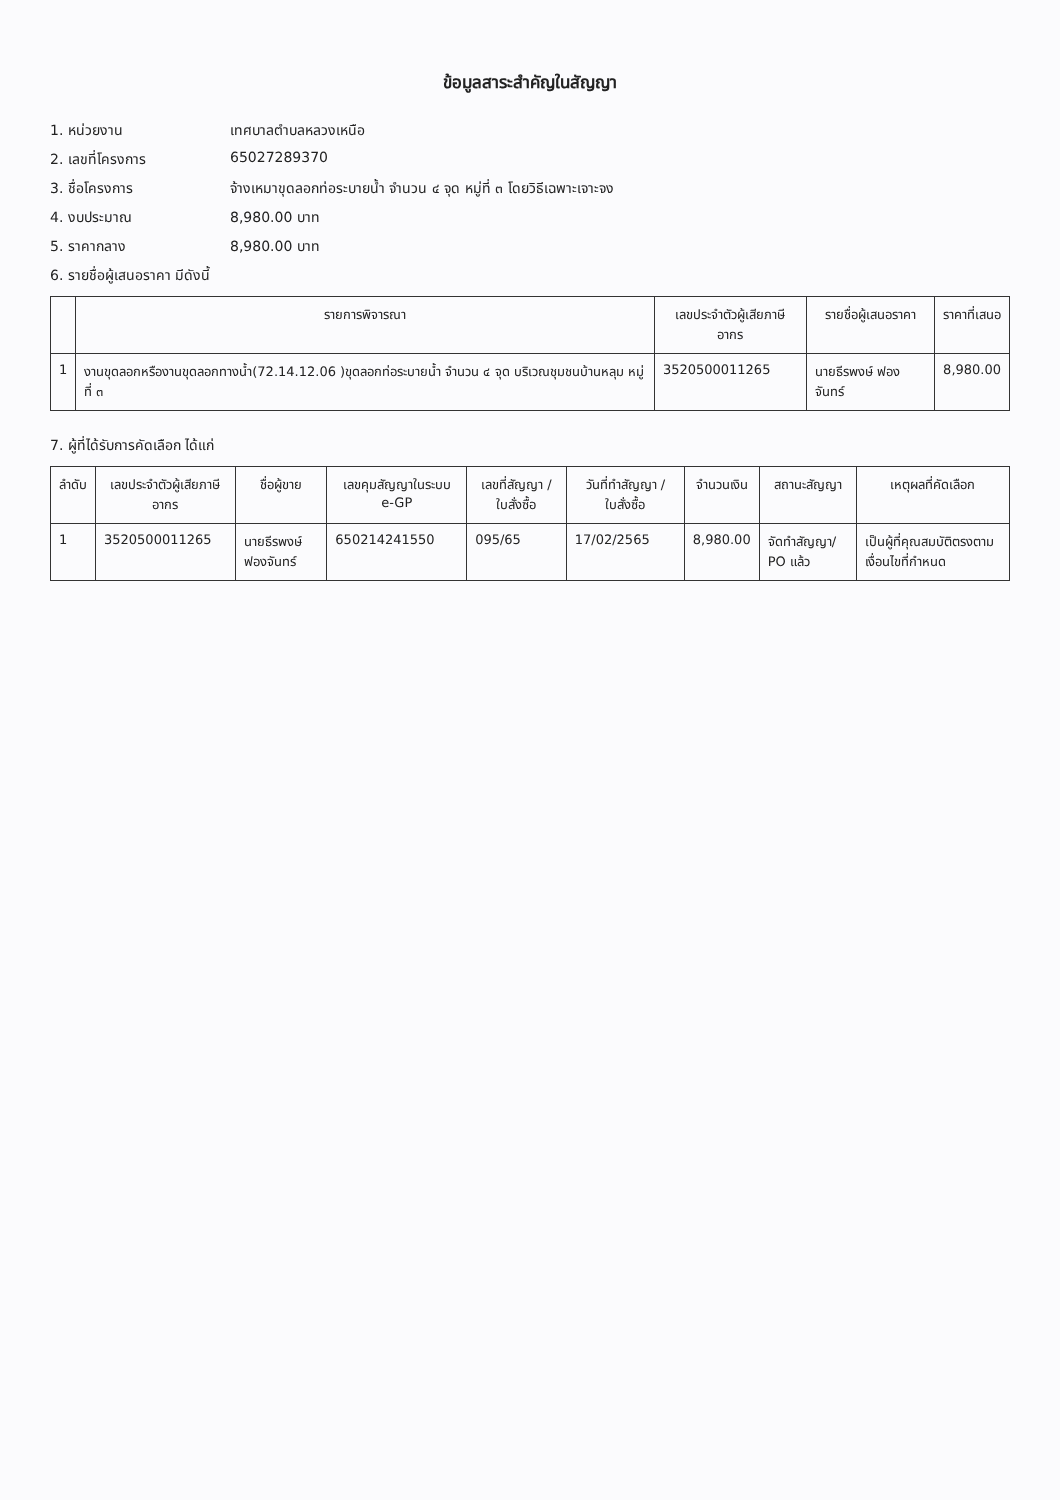ข้อมูลสาระสำคัญในสัญญา
1. หน่วยงาน เทศบาลตำบลหลวงเหนือ
2. เลขที่โครงการ 65027289370
3. ชื่อโครงการ จ้างเหมาขุดลอกท่อระบายน้ำ จำนวน ๔ จุด หมู่ที่ ๓ โดยวิธีเฉพาะเจาะจง
4. งบประมาณ 8,980.00 บาท
5. ราคากลาง 8,980.00 บาท
6. รายชื่อผู้เสนอราคา มีดังนี้
| | รายการพิจารณา | เลขประจำตัวผู้เสียภาษีอากร | รายชื่อผู้เสนอราคา | ราคาที่เสนอ |
| --- | --- | --- | --- | --- |
| 1 | งานขุดลอกหรืองานขุดลอกทางน้ำ(72.14.12.06 )ขุดลอกท่อระบายน้ำ จำนวน ๔ จุด บริเวณชุมชนบ้านหลุม หมู่ที่ ๓ | 3520500011265 | นายธีรพงษ์ ฟองจันทร์ | 8,980.00 |
7. ผู้ที่ได้รับการคัดเลือก ได้แก่
| ลำดับ | เลขประจำตัวผู้เสียภาษีอากร | ชื่อผู้ขาย | เลขคุมสัญญาในระบบ e-GP | เลขที่สัญญา / ใบสั่งซื้อ | วันที่ทำสัญญา / ใบสั่งซื้อ | จำนวนเงิน | สถานะสัญญา | เหตุผลที่คัดเลือก |
| --- | --- | --- | --- | --- | --- | --- | --- | --- |
| 1 | 3520500011265 | นายธีรพงษ์ ฟองจันทร์ | 650214241550 | 095/65 | 17/02/2565 | 8,980.00 | จัดทำสัญญา/ PO แล้ว | เป็นผู้ที่คุณสมบัติตรงตามเงื่อนไขที่กำหนด |